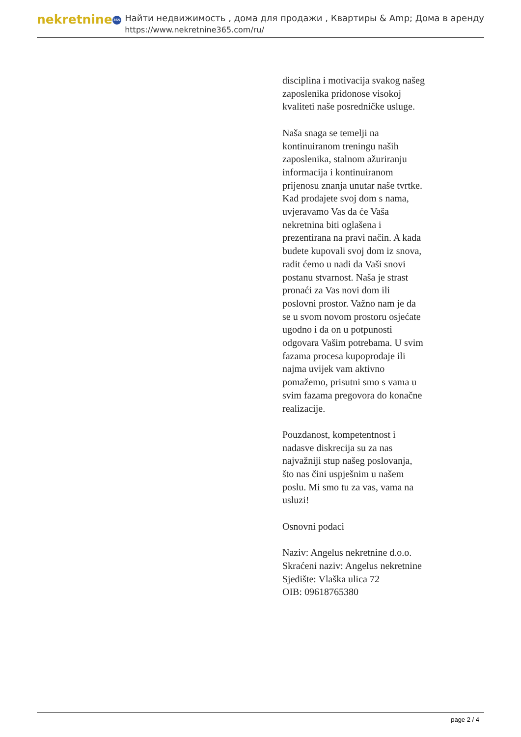nekretnine 365
Найти недвижимость , дома для продажи , Квартиры & Amp; Дома в аренду
https://www.nekretnine365.com/ru/
disciplina i motivacija svakog našeg zaposlenika pridonose visokoj kvaliteti naše posredničke usluge.
Naša snaga se temelji na kontinuiranom treningu naših zaposlenika, stalnom ažuriranju informacija i kontinuiranom prijenosu znanja unutar naše tvrtke. Kad prodajete svoj dom s nama, uvjeravamo Vas da će Vaša nekretnina biti oglašena i prezentirana na pravi način. A kada budete kupovali svoj dom iz snova, radit ćemo u nadi da Vaši snovi postanu stvarnost. Naša je strast pronaći za Vas novi dom ili poslovni prostor. Važno nam je da se u svom novom prostoru osjećate ugodno i da on u potpunosti odgovara Vašim potrebama. U svim fazama procesa kupoprodaje ili najma uvijek vam aktivno pomažemo, prisutni smo s vama u svim fazama pregovora do konačne realizacije.
Pouzdanost, kompetentnost i nadasve diskrecija su za nas najvažniji stup našeg poslovanja, što nas čini uspješnim u našem poslu. Mi smo tu za vas, vama na usluzi!
Osnovni podaci
Naziv: Angelus nekretnine d.o.o.
Skraćeni naziv: Angelus nekretnine
Sjedište: Vlaška ulica 72
OIB: 09618765380
page 2 / 4